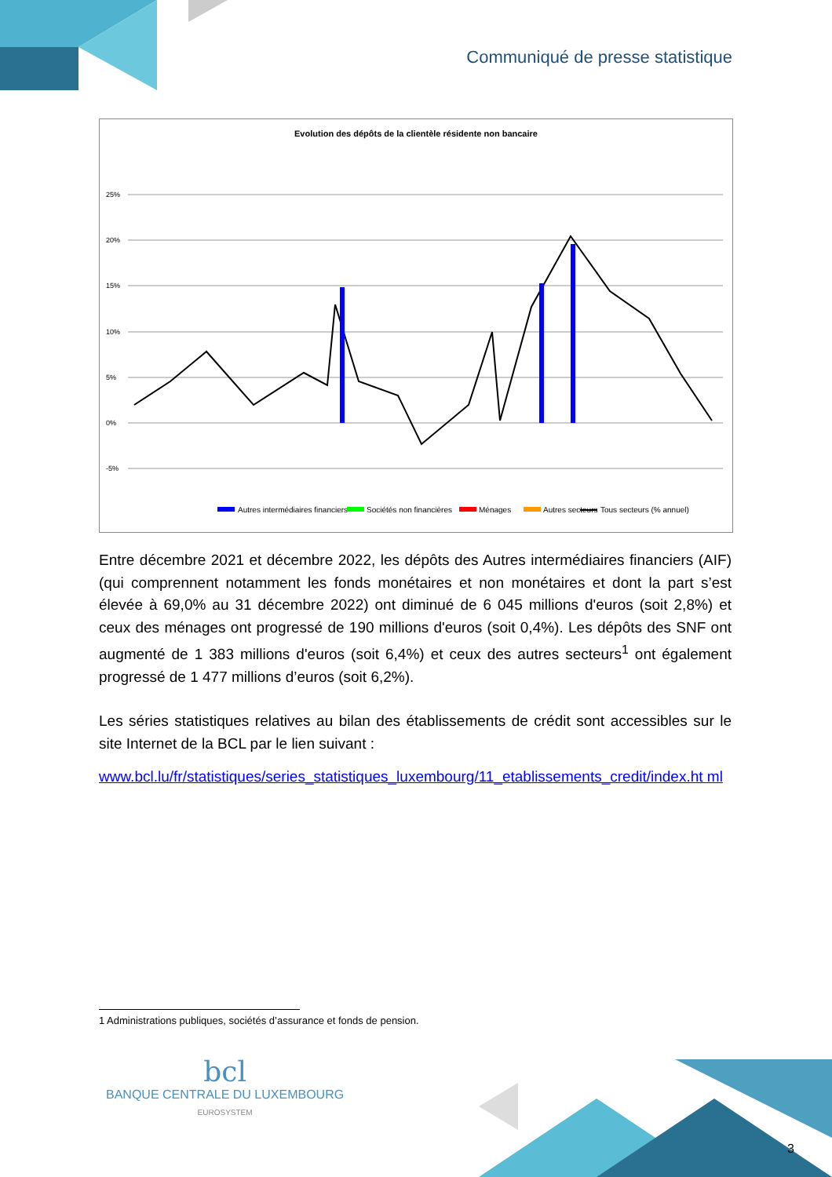Communiqué de presse statistique
Evolution des dépôts de la clientèle résidente non bancaire
25%
20%
15%
10%
5%
0%
-5%
Autres intermédiaires financiers
Sociétés non financières
Ménages
Autres secteurs
Tous secteurs (% annuel)
Entre décembre 2021 et décembre 2022, les dépôts des Autres intermédiaires financiers (AIF) (qui comprennent notamment les fonds monétaires et non monétaires et dont la part s’est élevée à 69,0% au 31 décembre 2022) ont diminué de 6 045 millions d'euros (soit 2,8%) et ceux des ménages ont progressé de 190 millions d'euros (soit 0,4%). Les dépôts des SNF ont augmenté de 1 383 millions d'euros (soit 6,4%) et ceux des autres secteurs<sup>1</sup> ont également progressé de 1 477 millions d’euros (soit 6,2%).
Les séries statistiques relatives au bilan des établissements de crédit sont accessibles sur le site Internet de la BCL par le lien suivant :
www.bcl.lu/fr/statistiques/series_statistiques_luxembourg/11_etablissements_credit/index.ht ml
1 Administrations publiques, sociétés d’assurance et fonds de pension.
bcl
BANQUE CENTRALE DU LUXEMBOURG
EUROSYSTEM
3